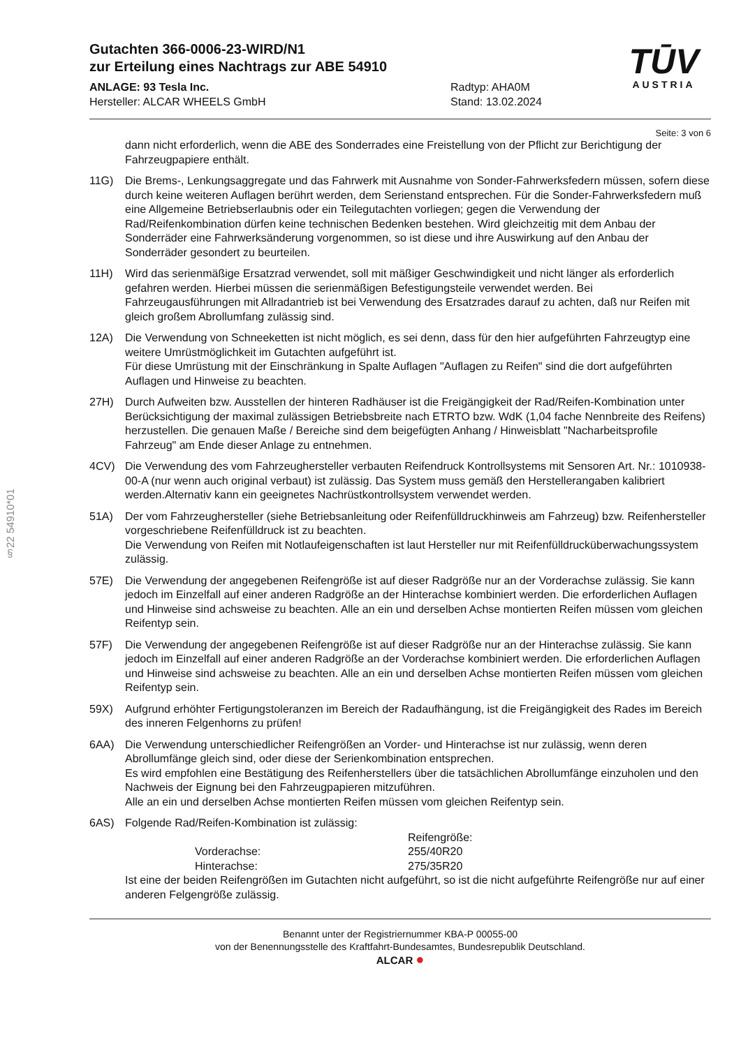§22 54910*01
TŪV
AUSTRIA
Gutachten 366-0006-23-WIRD/N1
zur Erteilung eines Nachtrags zur ABE 54910
ANLAGE: 93 Tesla Inc.
Hersteller: ALCAR WHEELS GmbH
Radtyp: AHA0M
Stand: 13.02.2024
Seite: 3 von 6
dann nicht erforderlich, wenn die ABE des Sonderrades eine Freistellung von der Pflicht zur Berichtigung der Fahrzeugpapiere enthält.
11G) Die Brems-, Lenkungsaggregate und das Fahrwerk mit Ausnahme von Sonder-Fahrwerksfedern müssen, sofern diese durch keine weiteren Auflagen berührt werden, dem Serienstand entsprechen. Für die Sonder-Fahrwerksfedern muß eine Allgemeine Betriebserlaubnis oder ein Teilegutachten vorliegen; gegen die Verwendung der Rad/Reifenkombination dürfen keine technischen Bedenken bestehen. Wird gleichzeitig mit dem Anbau der Sonderräder eine Fahrwerksänderung vorgenommen, so ist diese und ihre Auswirkung auf den Anbau der Sonderräder gesondert zu beurteilen.
11H) Wird das serienmäßige Ersatzrad verwendet, soll mit mäßiger Geschwindigkeit und nicht länger als erforderlich gefahren werden. Hierbei müssen die serienmäßigen Befestigungsteile verwendet werden. Bei Fahrzeugausführungen mit Allradantrieb ist bei Verwendung des Ersatzrades darauf zu achten, daß nur Reifen mit gleich großem Abrollumfang zulässig sind.
12A) Die Verwendung von Schneeketten ist nicht möglich, es sei denn, dass für den hier aufgeführten Fahrzeugtyp eine weitere Umrüstmöglichkeit im Gutachten aufgeführt ist.
Für diese Umrüstung mit der Einschränkung in Spalte Auflagen "Auflagen zu Reifen" sind die dort aufgeführten Auflagen und Hinweise zu beachten.
27H) Durch Aufweiten bzw. Ausstellen der hinteren Radhäuser ist die Freigängigkeit der Rad/Reifen-Kombination unter Berücksichtigung der maximal zulässigen Betriebsbreite nach ETRTO bzw. WdK (1,04 fache Nennbreite des Reifens) herzustellen. Die genauen Maße / Bereiche sind dem beigefügten Anhang / Hinweisblatt "Nacharbeitsprofile Fahrzeug" am Ende dieser Anlage zu entnehmen.
4CV) Die Verwendung des vom Fahrzeughersteller verbauten Reifendruck Kontrollsystems mit Sensoren Art. Nr.: 1010938-00-A (nur wenn auch original verbaut) ist zulässig. Das System muss gemäß den Herstellerangaben kalibriert werden.Alternativ kann ein geeignetes Nachrüstkontrollsystem verwendet werden.
51A) Der vom Fahrzeughersteller (siehe Betriebsanleitung oder Reifenfülldruckhinweis am Fahrzeug) bzw. Reifenhersteller vorgeschriebene Reifenfülldruck ist zu beachten.
Die Verwendung von Reifen mit Notlaufeigenschaften ist laut Hersteller nur mit Reifenfülldrucküberwachungssystem zulässig.
57E) Die Verwendung der angegebenen Reifengröße ist auf dieser Radgröße nur an der Vorderachse zulässig. Sie kann jedoch im Einzelfall auf einer anderen Radgröße an der Hinterachse kombiniert werden. Die erforderlichen Auflagen und Hinweise sind achsweise zu beachten. Alle an ein und derselben Achse montierten Reifen müssen vom gleichen Reifentyp sein.
57F) Die Verwendung der angegebenen Reifengröße ist auf dieser Radgröße nur an der Hinterachse zulässig. Sie kann jedoch im Einzelfall auf einer anderen Radgröße an der Vorderachse kombiniert werden. Die erforderlichen Auflagen und Hinweise sind achsweise zu beachten. Alle an ein und derselben Achse montierten Reifen müssen vom gleichen Reifentyp sein.
59X) Aufgrund erhöhter Fertigungstoleranzen im Bereich der Radaufhängung, ist die Freigängigkeit des Rades im Bereich des inneren Felgenhorns zu prüfen!
6AA) Die Verwendung unterschiedlicher Reifengrößen an Vorder- und Hinterachse ist nur zulässig, wenn deren Abrollumfänge gleich sind, oder diese der Serienkombination entsprechen.
Es wird empfohlen eine Bestätigung des Reifenherstellers über die tatsächlichen Abrollumfänge einzuholen und den Nachweis der Eignung bei den Fahrzeugpapieren mitzuführen.
Alle an ein und derselben Achse montierten Reifen müssen vom gleichen Reifentyp sein.
6AS) Folgende Rad/Reifen-Kombination ist zulässig:
| | Reifengröße: |
| Vorderachse: | 255/40R20 |
| Hinterachse: | 275/35R20 |
Ist eine der beiden Reifengrößen im Gutachten nicht aufgeführt, so ist die nicht aufgeführte Reifengröße nur auf einer anderen Felgengröße zulässig.
Benannt unter der Registriernummer KBA-P 00055-00
von der Benennungsstelle des Kraftfahrt-Bundesamtes, Bundesrepublik Deutschland.
ALCAR ●